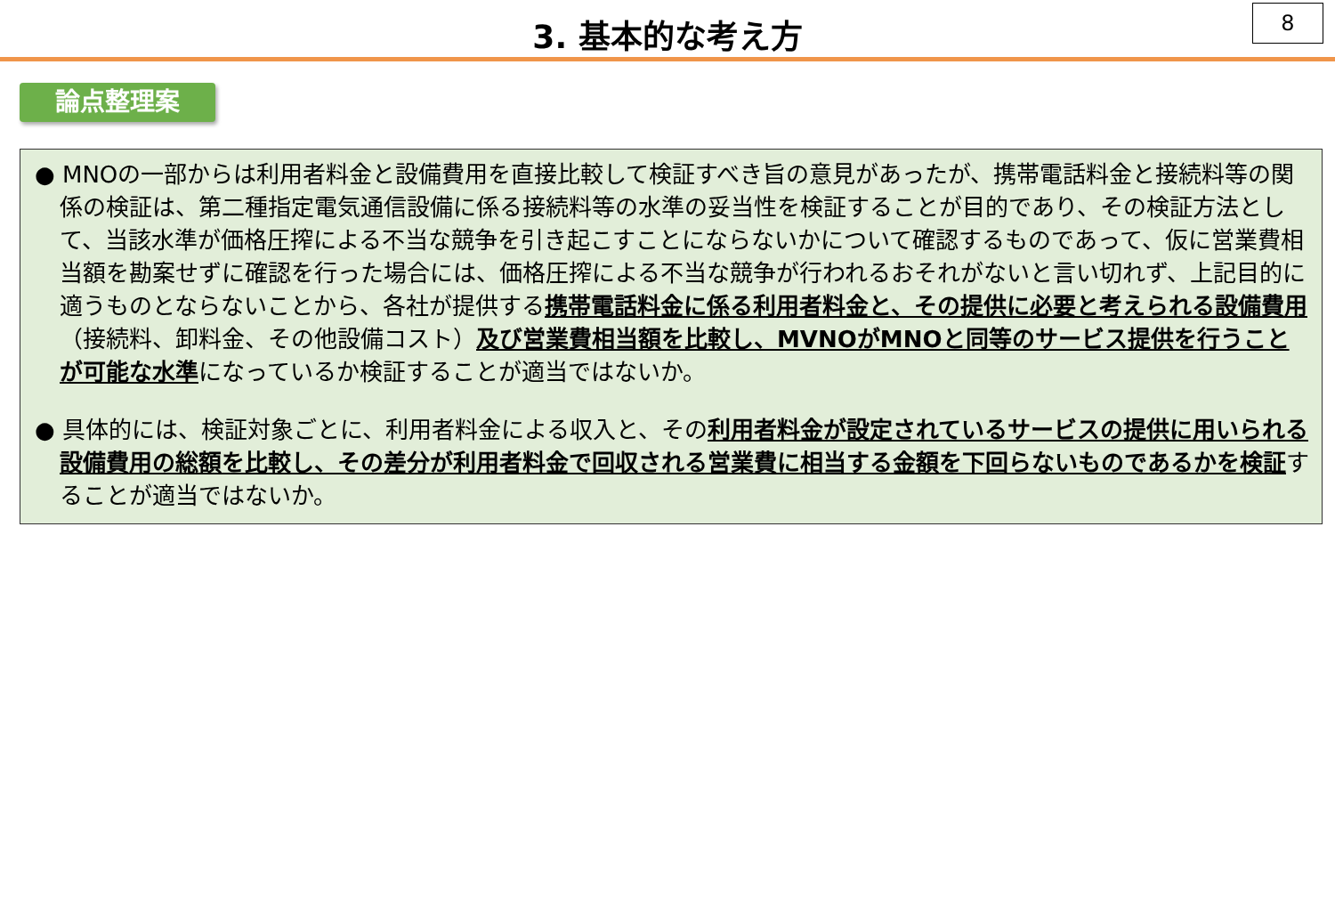8
3. 基本的な考え方
論点整理案
● MNOの一部からは利用者料金と設備費用を直接比較して検証すべき旨の意見があったが、携帯電話料金と接続料等の関係の検証は、第二種指定電気通信設備に係る接続料等の水準の妥当性を検証することが目的であり、その検証方法として、当該水準が価格圧搾による不当な競争を引き起こすことにならないかについて確認するものであって、仮に営業費相当額を勘案せずに確認を行った場合には、価格圧搾による不当な競争が行われるおそれがないと言い切れず、上記目的に適うものとならないことから、各社が提供する携帯電話料金に係る利用者料金と、その提供に必要と考えられる設備費用（接続料、卸料金、その他設備コスト）及び営業費相当額を比較し、MVNOがMNOと同等のサービス提供を行うことが可能な水準になっているか検証することが適当ではないか。
● 具体的には、検証対象ごとに、利用者料金による収入と、その利用者料金が設定されているサービスの提供に用いられる設備費用の総額を比較し、その差分が利用者料金で回収される営業費に相当する金額を下回らないものであるかを検証することが適当ではないか。